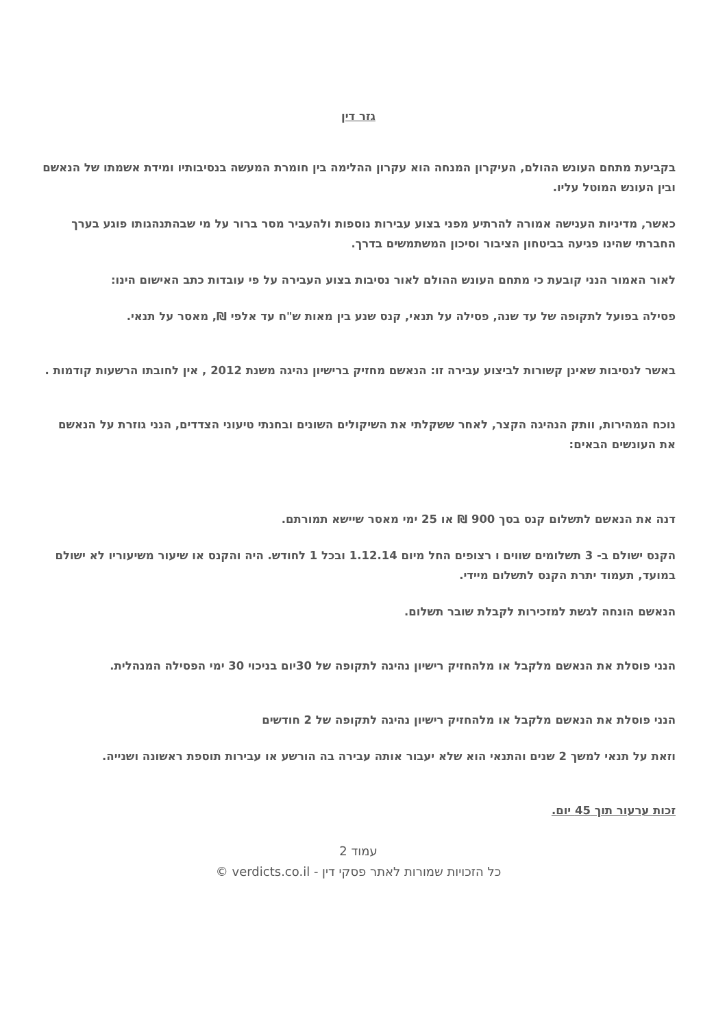גזר דין
בקביעת מתחם העונש ההולם, העיקרון המנחה הוא עקרון ההלימה בין חומרת המעשה בנסיבותיו ומידת אשמתו של הנאשם ובין העונש המוטל עליו.
כאשר, מדיניות הענישה אמורה להרתיע מפני בצוע עבירות נוספות ולהעביר מסר ברור על מי שבהתנהגותו פוגע בערך החברתי שהינו פגיעה בביטחון הציבור וסיכון המשתמשים בדרך.
לאור האמור הנני קובעת כי מתחם העונש ההולם לאור נסיבות בצוע העבירה על פי עובדות כתב האישום הינו:
פסילה בפועל לתקופה של עד שנה, פסילה על תנאי, קנס שנע בין מאות ש"ח עד אלפי ₪, מאסר על תנאי.
באשר לנסיבות שאינן קשורות לביצוע עבירה זו: הנאשם מחזיק ברישיון נהיגה משנת 2012 , אין לחובתו הרשעות קודמות .
נוכח המהירות, וותק הנהיגה הקצר, לאחר ששקלתי את השיקולים השונים ובחנתי טיעוני הצדדים, הנני גוזרת על הנאשם את העונשים הבאים:
דנה את הנאשם לתשלום קנס בסך 900 ₪ או 25 ימי מאסר שיישא תמורתם.
הקנס ישולם ב- 3 תשלומים שווים ו רצופים החל מיום 1.12.14 ובכל 1 לחודש. היה והקנס או שיעור משיעוריו לא ישולם במועד, תעמוד יתרת הקנס לתשלום מיידי.
הנאשם הונחה לגשת למזכירות לקבלת שובר תשלום.
הנני פוסלת את הנאשם מלקבל או מלהחזיק רישיון נהיגה לתקופה של 30יום בניכוי 30 ימי הפסילה המנהלית.
הנני פוסלת את הנאשם מלקבל או מלהחזיק רישיון נהיגה לתקופה של 2 חודשים
וזאת על תנאי למשך 2 שנים והתנאי הוא שלא יעבור אותה עבירה בה הורשע או עבירות תוספת ראשונה ושנייה.
זכות ערעור תוך 45 יום.
עמוד 2
כל הזכויות שמורות לאתר פסקי דין - verdicts.co.il ©